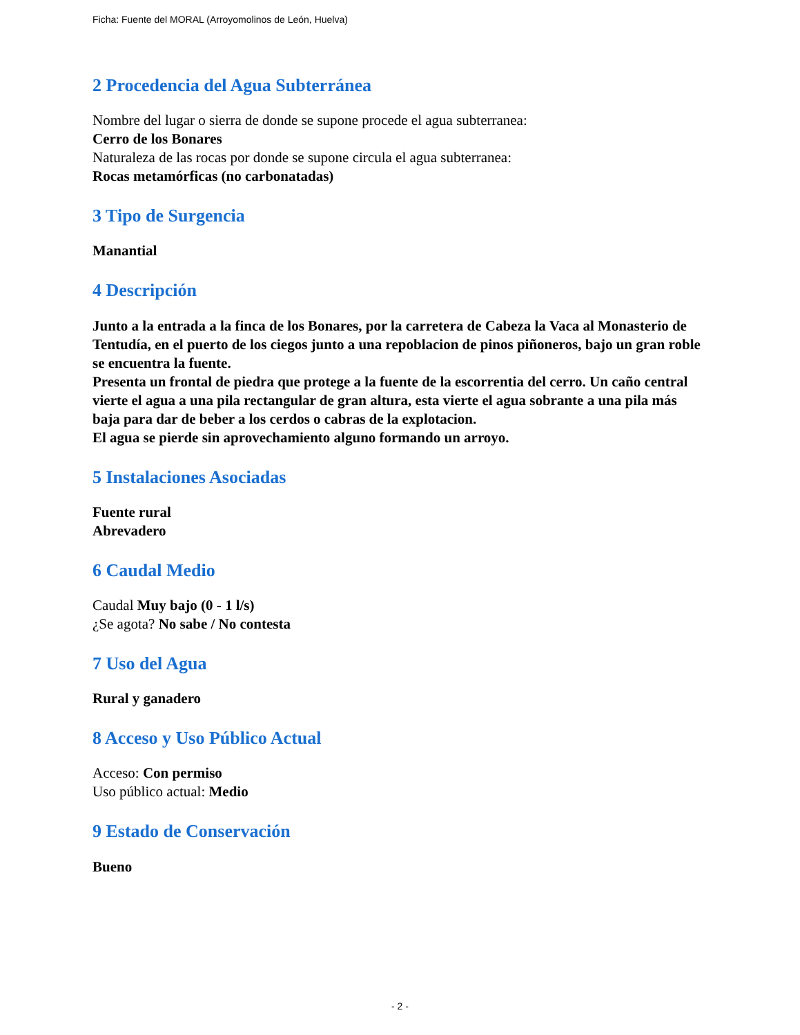Ficha: Fuente del MORAL (Arroyomolinos de León, Huelva)
2 Procedencia del Agua Subterránea
Nombre del lugar o sierra de donde se supone procede el agua subterranea:
Cerro de los Bonares
Naturaleza de las rocas por donde se supone circula el agua subterranea:
Rocas metamórficas (no carbonatadas)
3 Tipo de Surgencia
Manantial
4 Descripción
Junto a la entrada a la finca de los Bonares, por la carretera de Cabeza la Vaca al Monasterio de Tentudía, en el puerto de los ciegos junto a una repoblacion de pinos piñoneros, bajo un gran roble se encuentra la fuente.
Presenta un frontal de piedra que protege a la fuente de la escorrentia del cerro. Un caño central vierte el agua a una pila rectangular de gran altura, esta vierte el agua sobrante a una pila más baja para dar de beber a los cerdos o cabras de la explotacion.
El agua se pierde sin aprovechamiento alguno formando un arroyo.
5 Instalaciones Asociadas
Fuente rural
Abrevadero
6 Caudal Medio
Caudal Muy bajo (0 - 1 l/s)
¿Se agota? No sabe / No contesta
7 Uso del Agua
Rural y ganadero
8 Acceso y Uso Público Actual
Acceso: Con permiso
Uso público actual: Medio
9 Estado de Conservación
Bueno
- 2 -